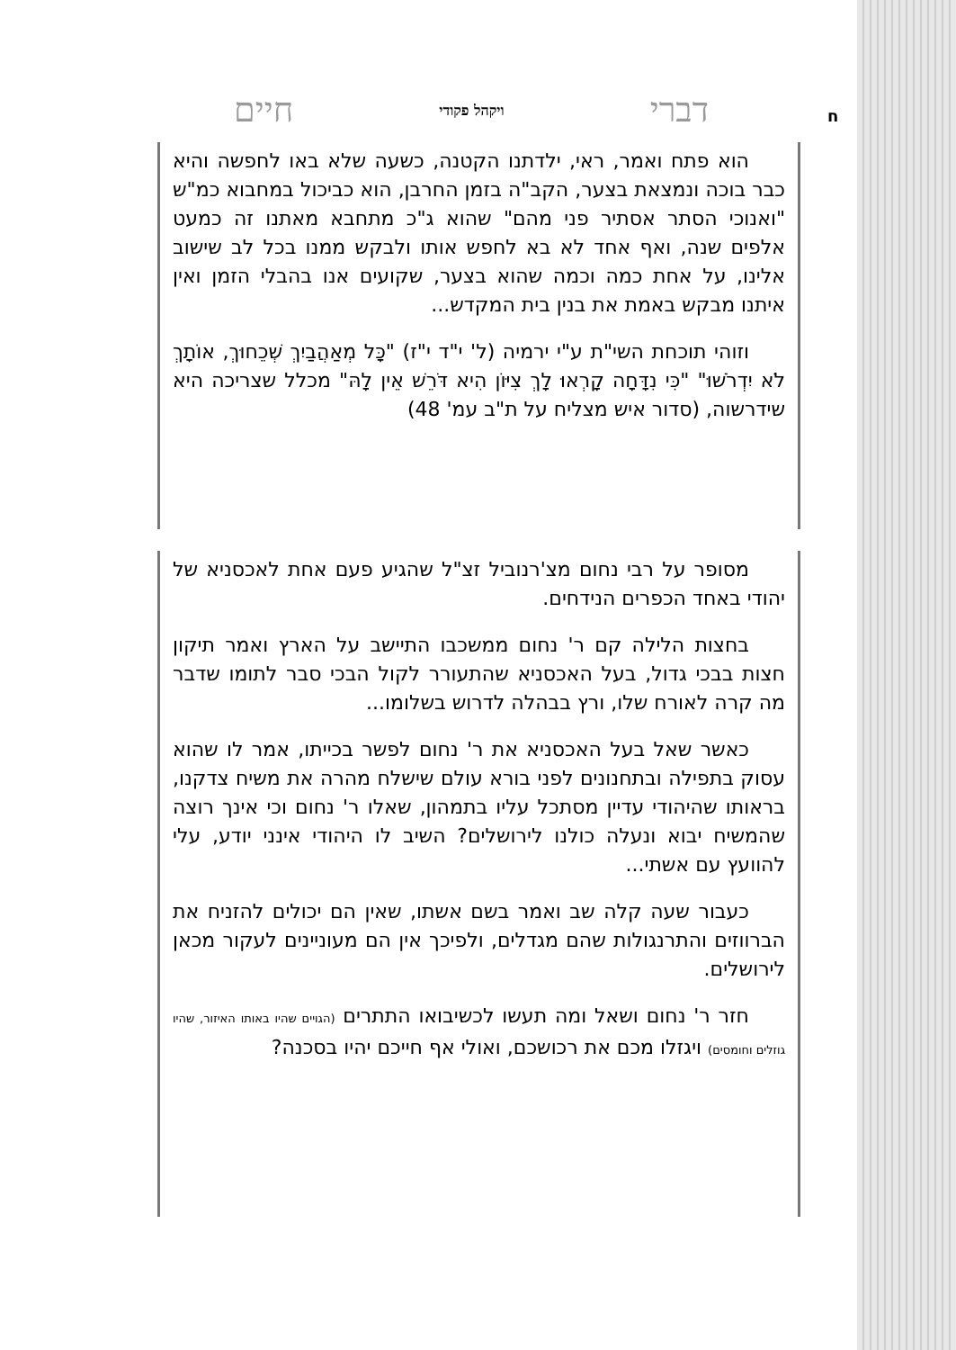דברי ויקהל פקודי חיים
ח
הוא פתח ואמר, ראי, ילדתנו הקטנה, כשעה שלא באו לחפשה והיא כבר בוכה ונמצאת בצער, הקב"ה בזמן החרבן, הוא כביכול במחבוא כמ"ש "ואנוכי הסתר אסתיר פני מהם" שהוא ג"כ מתחבא מאתנו זה כמעט אלפים שנה, ואף אחד לא בא לחפש אותו ולבקש ממנו בכל לב שישוב אלינו, על אחת כמה וכמה שהוא בצער, שקועים אנו בהבלי הזמן ואין איתנו מבקש באמת את בנין בית המקדש...
וזוהי תוכחת השי"ת ע"י ירמיה (ל' י"ד י"ז) "כָּל מְאַהֲבַיִךְ שְׁכֵחוּךְ, אוֹתָךְ לֹא יִדְרֹשׁוּ" "כִּי נִדָּחָה קָרְאוּ לָךְ צִיּוֹן הִיא דֹּרֵשׁ אֵין לָהּ" מכלל שצריכה היא שידרשוה, (סדור איש מצליח על ת"ב עמ' 48)
מסופר על רבי נחום מצ'רנוביל זצ"ל שהגיע פעם אחת לאכסניא של יהודי באחד הכפרים הנידחים.
בחצות הלילה קם ר' נחום ממשכבו התיישב על הארץ ואמר תיקון חצות בבכי גדול, בעל האכסניא שהתעורר לקול הבכי סבר לתומו שדבר מה קרה לאורח שלו, ורץ בבהלה לדרוש בשלומו...
כאשר שאל בעל האכסניא את ר' נחום לפשר בכייתו, אמר לו שהוא עסוק בתפילה ובתחנונים לפני בורא עולם שישלח מהרה את משיח צדקנו, בראותו שהיהודי עדיין מסתכל עליו בתמהון, שאלו ר' נחום וכי אינך רוצה שהמשיח יבוא ונעלה כולנו לירושלים? השיב לו היהודי אינני יודע, עלי להוועץ עם אשתי...
כעבור שעה קלה שב ואמר בשם אשתו, שאין הם יכולים להזניח את הברווזים והתרנגולות שהם מגדלים, ולפיכך אין הם מעוניינים לעקור מכאן לירושלים.
חזר ר' נחום ושאל ומה תעשו לכשיבואו התתרים (הגויים שהיו באותו האיזור, שהיו גוזלים וחומסים) ויגזלו מכם את רכושכם, ואולי אף חייכם יהיו בסכנה?